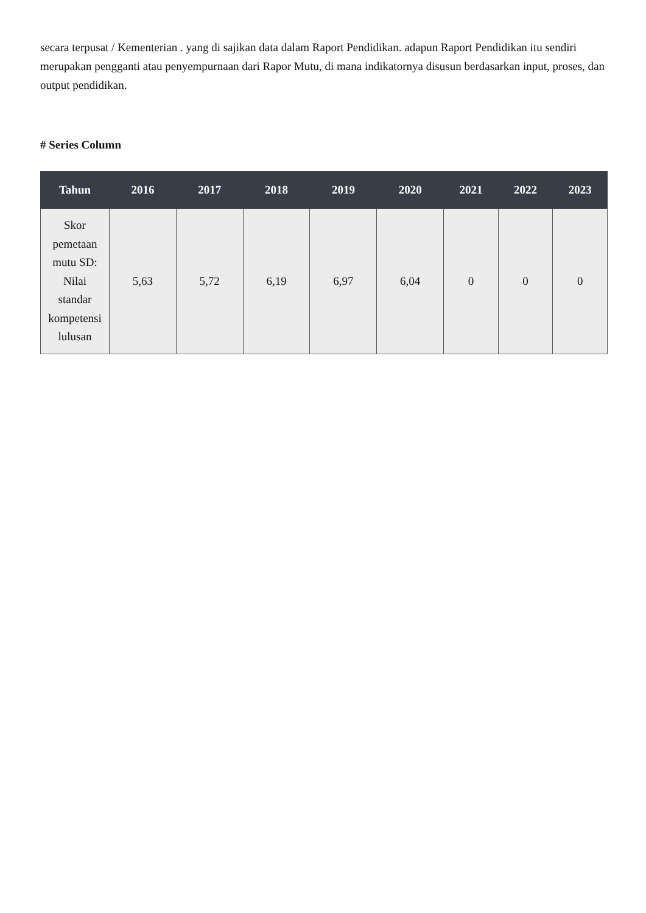secara terpusat / Kementerian . yang di sajikan data dalam Raport Pendidikan. adapun Raport Pendidikan itu sendiri merupakan pengganti atau penyempurnaan dari Rapor Mutu, di mana indikatornya disusun berdasarkan input, proses, dan output pendidikan.
# Series Column
| Tahun | 2016 | 2017 | 2018 | 2019 | 2020 | 2021 | 2022 | 2023 |
| --- | --- | --- | --- | --- | --- | --- | --- | --- |
| Skor pemetaan mutu SD: Nilai standar kompetensi lulusan | 5,63 | 5,72 | 6,19 | 6,97 | 6,04 | 0 | 0 | 0 |